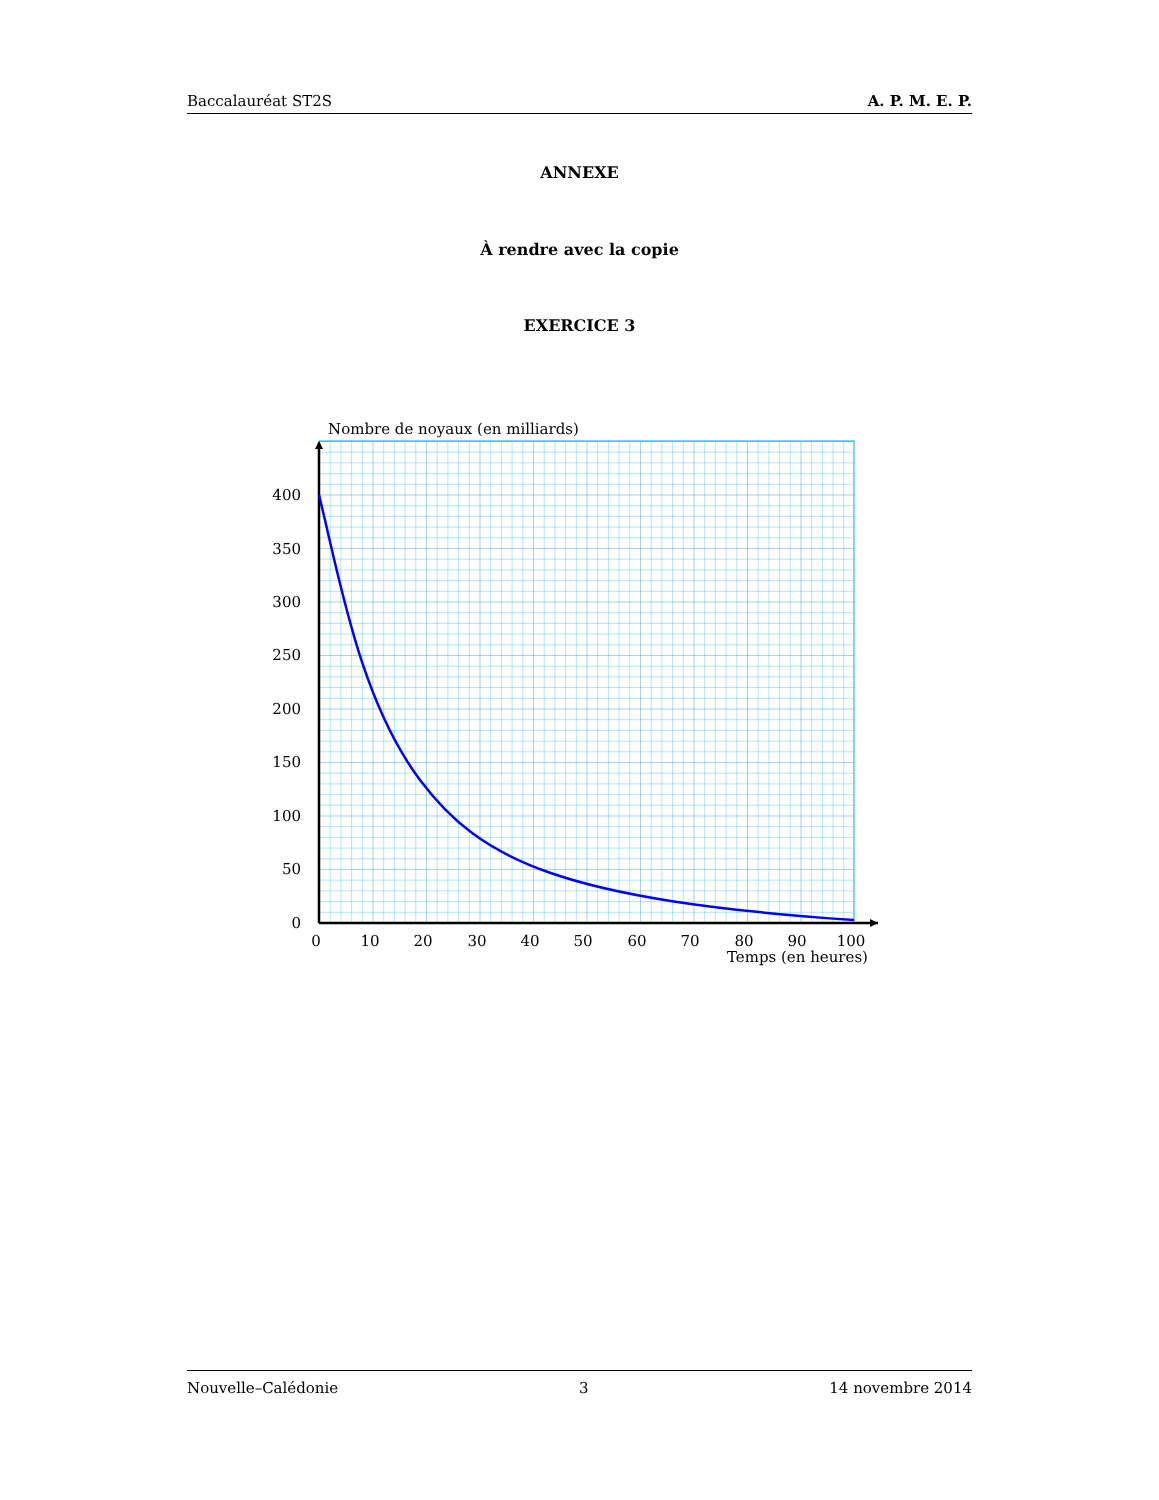Baccalauréat ST2S A. P. M. E. P.
ANNEXE
À rendre avec la copie
EXERCICE 3
Nombre de noyaux (en milliards)
400
350
300
250
200
150
100
50
0
0
10
20
30
40
50
60
70
80
90
100
Temps (en heures)
Nouvelle–Calédonie 3 14 novembre 2014